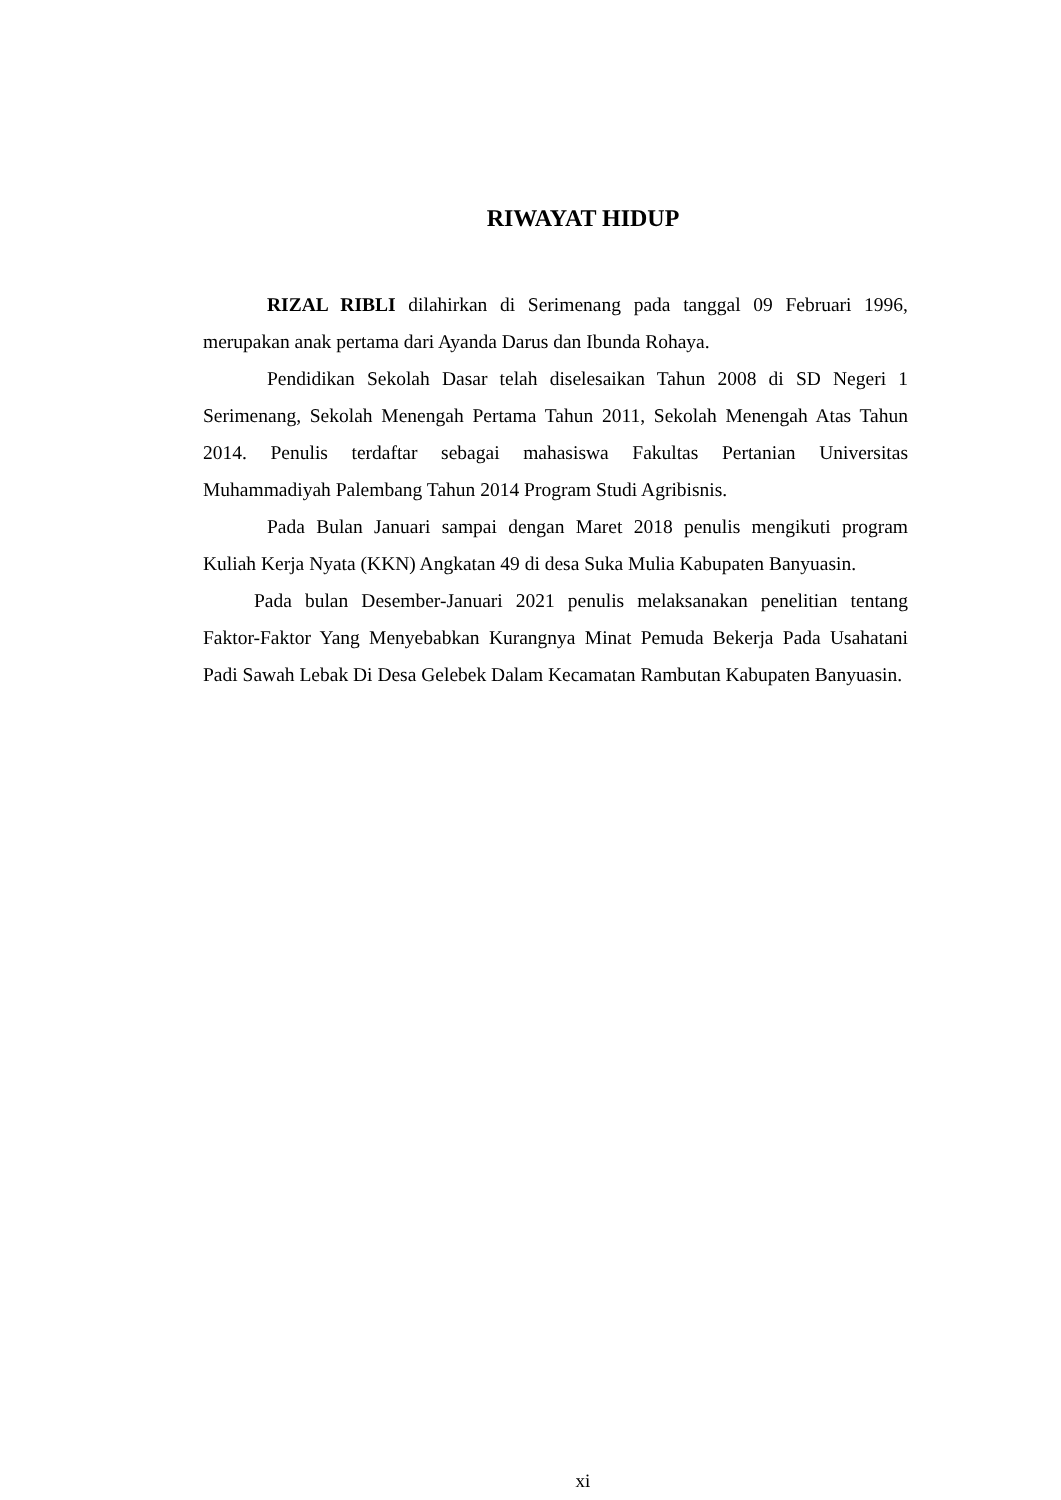RIWAYAT HIDUP
RIZAL RIBLI dilahirkan di Serimenang pada tanggal 09 Februari 1996, merupakan anak pertama dari Ayanda Darus dan Ibunda Rohaya.
Pendidikan Sekolah Dasar telah diselesaikan Tahun 2008 di SD Negeri 1 Serimenang, Sekolah Menengah Pertama Tahun 2011, Sekolah Menengah Atas Tahun 2014. Penulis terdaftar sebagai mahasiswa Fakultas Pertanian Universitas Muhammadiyah Palembang Tahun 2014 Program Studi Agribisnis.
Pada Bulan Januari sampai dengan Maret 2018 penulis mengikuti program Kuliah Kerja Nyata (KKN) Angkatan 49 di desa Suka Mulia Kabupaten Banyuasin.
Pada bulan Desember-Januari 2021 penulis melaksanakan penelitian tentang Faktor-Faktor Yang Menyebabkan Kurangnya Minat Pemuda Bekerja Pada Usahatani Padi Sawah Lebak Di Desa Gelebek Dalam Kecamatan Rambutan Kabupaten Banyuasin.
xi